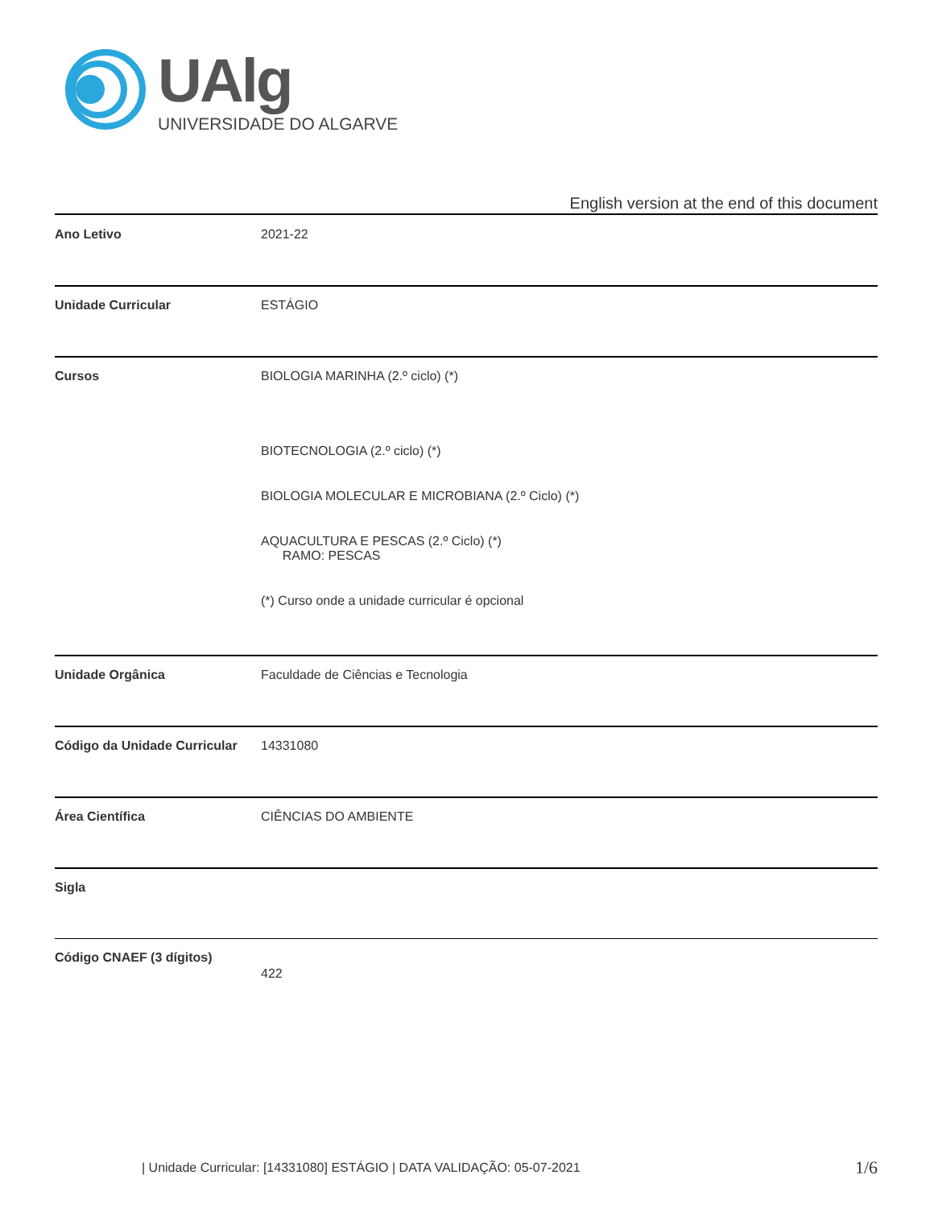UAlg
UNIVERSIDADE DO ALGARVE
English version at the end of this document
| Ano Letivo | 2021-22 |
| Unidade Curricular | ESTÁGIO |
| Cursos | BIOLOGIA MARINHA (2.º ciclo) (*) BIOTECNOLOGIA (2.º ciclo) (*) BIOLOGIA MOLECULAR E MICROBIANA (2.º Ciclo) (*) AQUACULTURA E PESCAS (2.º Ciclo) (*) RAMO: PESCAS (*) Curso onde a unidade curricular é opcional |
| Unidade Orgânica | Faculdade de Ciências e Tecnologia |
| Código da Unidade Curricular | 14331080 |
| Área Científica | CIÊNCIAS DO AMBIENTE |
| Sigla | |
| Código CNAEF (3 dígitos) | 422 |
| Unidade Curricular: [14331080] ESTÁGIO | DATA VALIDAÇÃO: 05-07-2021
1/6